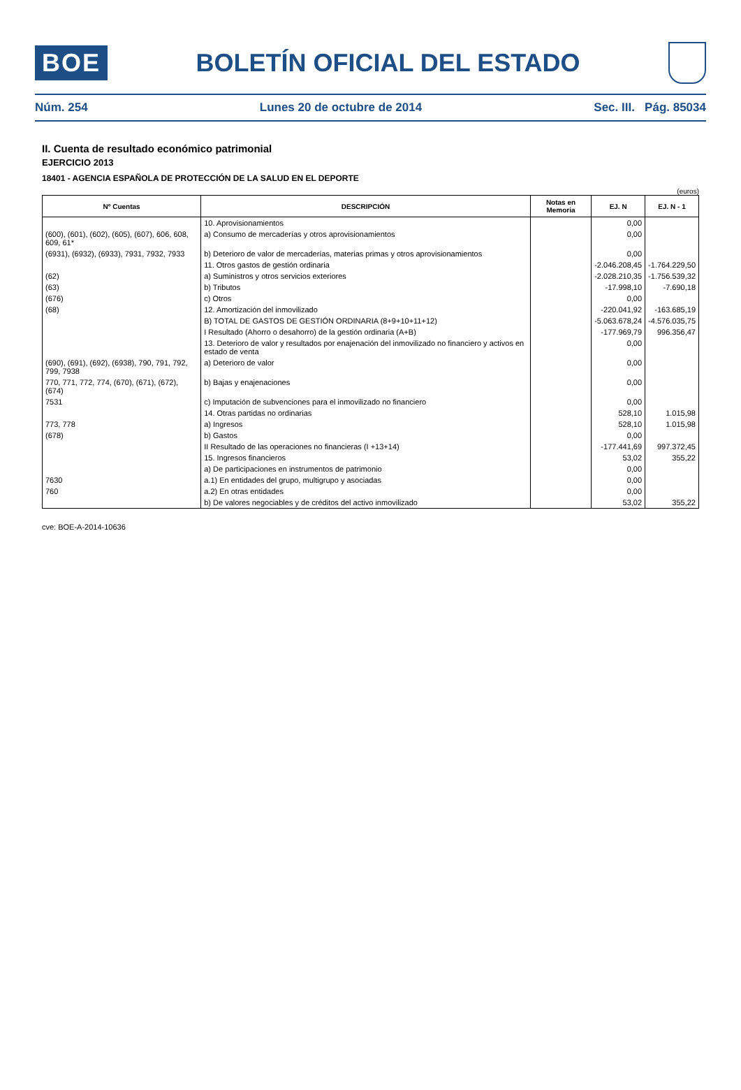BOE
BOLETÍN OFICIAL DEL ESTADO
Núm. 254 Lunes 20 de octubre de 2014 Sec. III. Pág. 85034
II. Cuenta de resultado económico patrimonial
EJERCICIO 2013
18401 - AGENCIA ESPAÑOLA DE PROTECCIÓN DE LA SALUD EN EL DEPORTE
(euros)
| Nº Cuentas | DESCRIPCIÓN | Notas en Memoria | EJ. N | EJ. N - 1 |
| --- | --- | --- | --- | --- |
| | 10. Aprovisionamientos | | 0,00 | |
| (600), (601), (602), (605), (607), 606, 608, 609, 61* | a) Consumo de mercaderías y otros aprovisionamientos | | 0,00 | |
| (6931), (6932), (6933), 7931, 7932, 7933 | b) Deterioro de valor de mercaderías, materias primas y otros aprovisionamientos | | 0,00 | |
| | 11. Otros gastos de gestión ordinaria | | -2.046.208,45 | -1.764.229,50 |
| (62) | a) Suministros y otros servicios exteriores | | -2.028.210,35 | -1.756.539,32 |
| (63) | b) Tributos | | -17.998,10 | -7.690,18 |
| (676) | c) Otros | | 0,00 | |
| (68) | 12. Amortización del inmovilizado | | -220.041,92 | -163.685,19 |
| | B) TOTAL DE GASTOS DE GESTIÓN ORDINARIA (8+9+10+11+12) | | -5.063.678,24 | -4.576.035,75 |
| | I Resultado (Ahorro o desahorro) de la gestión ordinaria (A+B) | | -177.969,79 | 996.356,47 |
| | 13. Deterioro de valor y resultados por enajenación del inmovilizado no financiero y activos en estado de venta | | 0,00 | |
| (690), (691), (692), (6938), 790, 791, 792, 799, 7938 | a) Deterioro de valor | | 0,00 | |
| 770, 771, 772, 774, (670), (671), (672), (674) | b) Bajas y enajenaciones | | 0,00 | |
| 7531 | c) Imputación de subvenciones para el inmovilizado no financiero | | 0,00 | |
| | 14. Otras partidas no ordinarias | | 528,10 | 1.015,98 |
| 773, 778 | a) Ingresos | | 528,10 | 1.015,98 |
| (678) | b) Gastos | | 0,00 | |
| | II Resultado de las operaciones no financieras (I +13+14) | | -177.441,69 | 997.372,45 |
| | 15. Ingresos financieros | | 53,02 | 355,22 |
| | a) De participaciones en instrumentos de patrimonio | | 0,00 | |
| 7630 | a.1) En entidades del grupo, multigrupo y asociadas | | 0,00 | |
| 760 | a.2) En otras entidades | | 0,00 | |
| | b) De valores negociables y de créditos del activo inmovilizado | | 53,02 | 355,22 |
cve: BOE-A-2014-10636